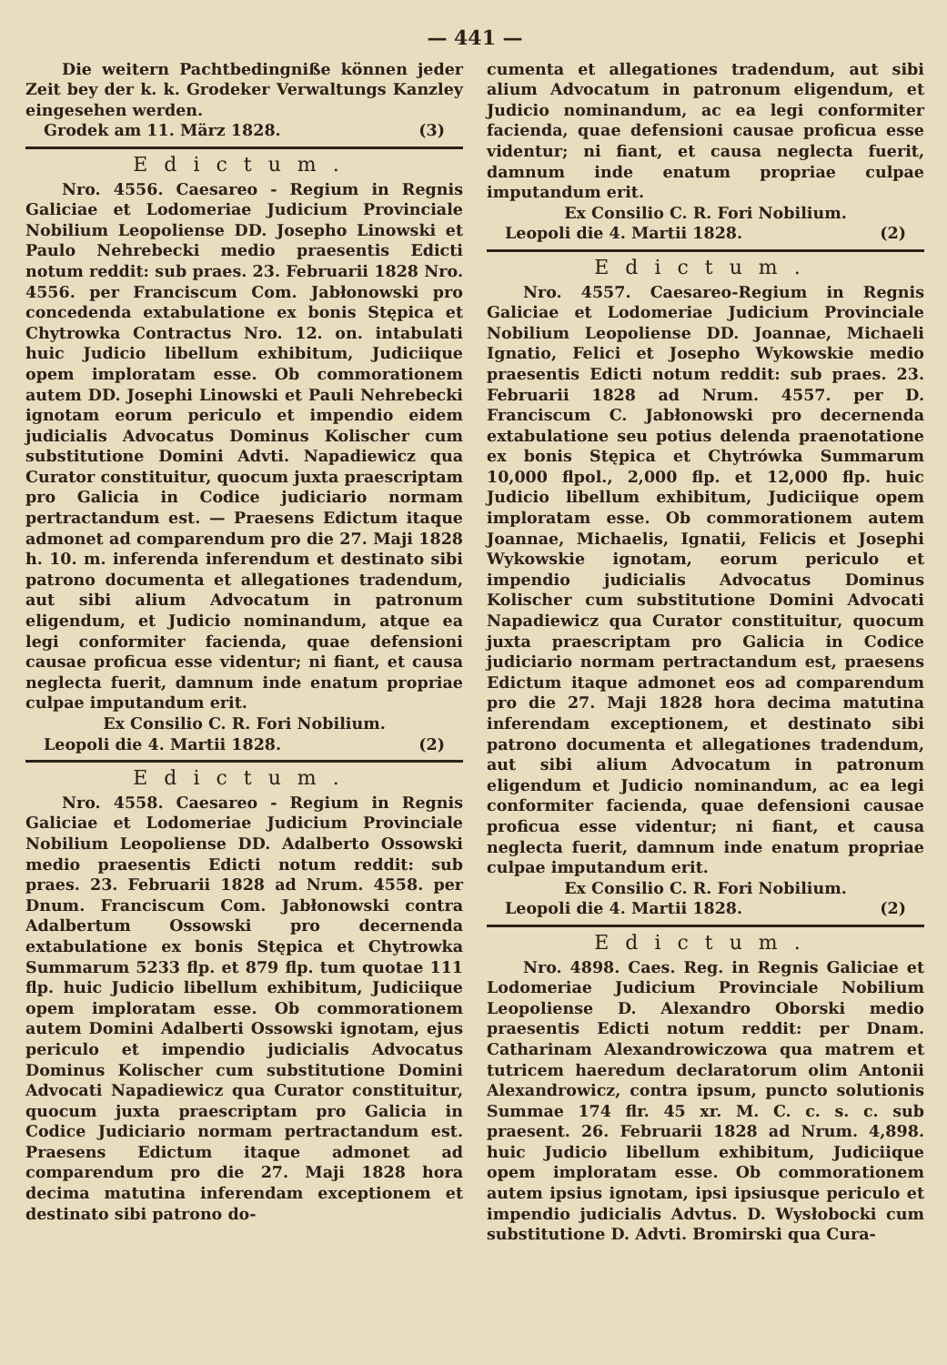— 441 —
Die weitern Pachtbedingniße können jeder Zeit bey der k. k. Grodeker Verwaltungs Kanzley eingesehen werden.
Grodek am 11. März 1828. (3)
Edictum.
Nro. 4556. Caesareo - Regium in Regnis Galiciae et Lodomeriae Judicium Provinciale Nobilium Leopoliense DD. Josepho Linowski et Paulo Nehrebecki medio praesentis Edicti notum reddit: sub praes. 23. Februarii 1828 Nro. 4556. per Franciscum Com. Jabłonowski pro concedenda extabulatione ex bonis Stępica et Chytrowka Contractus Nro. 12. on. intabulati huic Judicio libellum exhibitum, Judiciique opem imploratam esse. Ob commorationem autem DD. Josephi Linowski et Pauli Nehrebecki ignotam eorum periculo et impendio eidem judicialis Advocatus Dominus Kolischer cum substitutione Domini Advti. Napadiewicz qua Curator constituitur, quocum juxta praescriptam pro Galicia in Codice judiciario normam pertractandum est. — Praesens Edictum itaque admonet ad comparendum pro die 27. Maji 1828 h. 10. m. inferenda inferendum et destinato sibi patrono documenta et allegationes tradendum, aut sibi alium Advocatum in patronum eligendum, et Judicio nominandum, atque ea legi conformiter facienda, quae defensioni causae proficua esse videntur; ni fiant, et causa neglecta fuerit, damnum inde enatum propriae culpae imputandum erit.
Ex Consilio C. R. Fori Nobilium.
Leopoli die 4. Martii 1828. (2)
Edictum.
Nro. 4558. Caesareo - Regium in Regnis Galiciae et Lodomeriae Judicium Provinciale Nobilium Leopoliense DD. Adalberto Ossowski medio praesentis Edicti notum reddit: sub praes. 23. Februarii 1828 ad Nrum. 4558. per Dnum. Franciscum Com. Jabłonowski contra Adalbertum Ossowski pro decernenda extabulatione ex bonis Stępica et Chytrowka Summarum 5233 flp. et 879 flp. tum quotae 111 flp. huic Judicio libellum exhibitum, Judiciique opem imploratam esse. Ob commorationem autem Domini Adalberti Ossowski ignotam, ejus periculo et impendio judicialis Advocatus Dominus Kolischer cum substitutione Domini Advocati Napadiewicz qua Curator constituitur, quocum juxta praescriptam pro Galicia in Codice Judiciario normam pertractandum est. Praesens Edictum itaque admonet ad comparendum pro die 27. Maji 1828 hora decima matutina inferendam exceptionem et destinato sibi patrono do-
cumenta et allegationes tradendum, aut sibi alium Advocatum in patronum eligendum, et Judicio nominandum, ac ea legi conformiter facienda, quae defensioni causae proficua esse videntur; ni fiant, et causa neglecta fuerit, damnum inde enatum propriae culpae imputandum erit.
Ex Consilio C. R. Fori Nobilium.
Leopoli die 4. Martii 1828. (2)
Edictum.
Nro. 4557. Caesareo-Regium in Regnis Galiciae et Lodomeriae Judicium Provinciale Nobilium Leopoliense DD. Joannae, Michaeli Ignatio, Felici et Josepho Wykowskie medio praesentis Edicti notum reddit: sub praes. 23. Februarii 1828 ad Nrum. 4557. per D. Franciscum C. Jabłonowski pro decernenda extabulatione seu potius delenda praenotatione ex bonis Stępica et Chytrówka Summarum 10,000 flpol., 2,000 flp. et 12,000 flp. huic Judicio libellum exhibitum, Judiciique opem imploratam esse. Ob commorationem autem Joannae, Michaelis, Ignatii, Felicis et Josephi Wykowskie ignotam, eorum periculo et impendio judicialis Advocatus Dominus Kolischer cum substitutione Domini Advocati Napadiewicz qua Curator constituitur, quocum juxta praescriptam pro Galicia in Codice judiciario normam pertractandum est, praesens Edictum itaque admonet eos ad comparendum pro die 27. Maji 1828 hora decima matutina inferendam exceptionem, et destinato sibi patrono documenta et allegationes tradendum, aut sibi alium Advocatum in patronum eligendum et Judicio nominandum, ac ea legi conformiter facienda, quae defensioni causae proficua esse videntur; ni fiant, et causa neglecta fuerit, damnum inde enatum propriae culpae imputandum erit.
Ex Consilio C. R. Fori Nobilium.
Leopoli die 4. Martii 1828. (2)
Edictum.
Nro. 4898. Caes. Reg. in Regnis Galiciae et Lodomeriae Judicium Provinciale Nobilium Leopoliense D. Alexandro Oborski medio praesentis Edicti notum reddit: per Dnam. Catharinam Alexandrowiczowa qua matrem et tutricem haeredum declaratorum olim Antonii Alexandrowicz, contra ipsum, puncto solutionis Summae 174 flr. 45 xr. M. C. c. s. c. sub praesent. 26. Februarii 1828 ad Nrum. 4,898. huic Judicio libellum exhibitum, Judiciique opem imploratam esse. Ob commorationem autem ipsius ignotam, ipsi ipsiusque periculo et impendio judicialis Advtus. D. Wysłobocki cum substitutione D. Advti. Bromirski qua Cura-